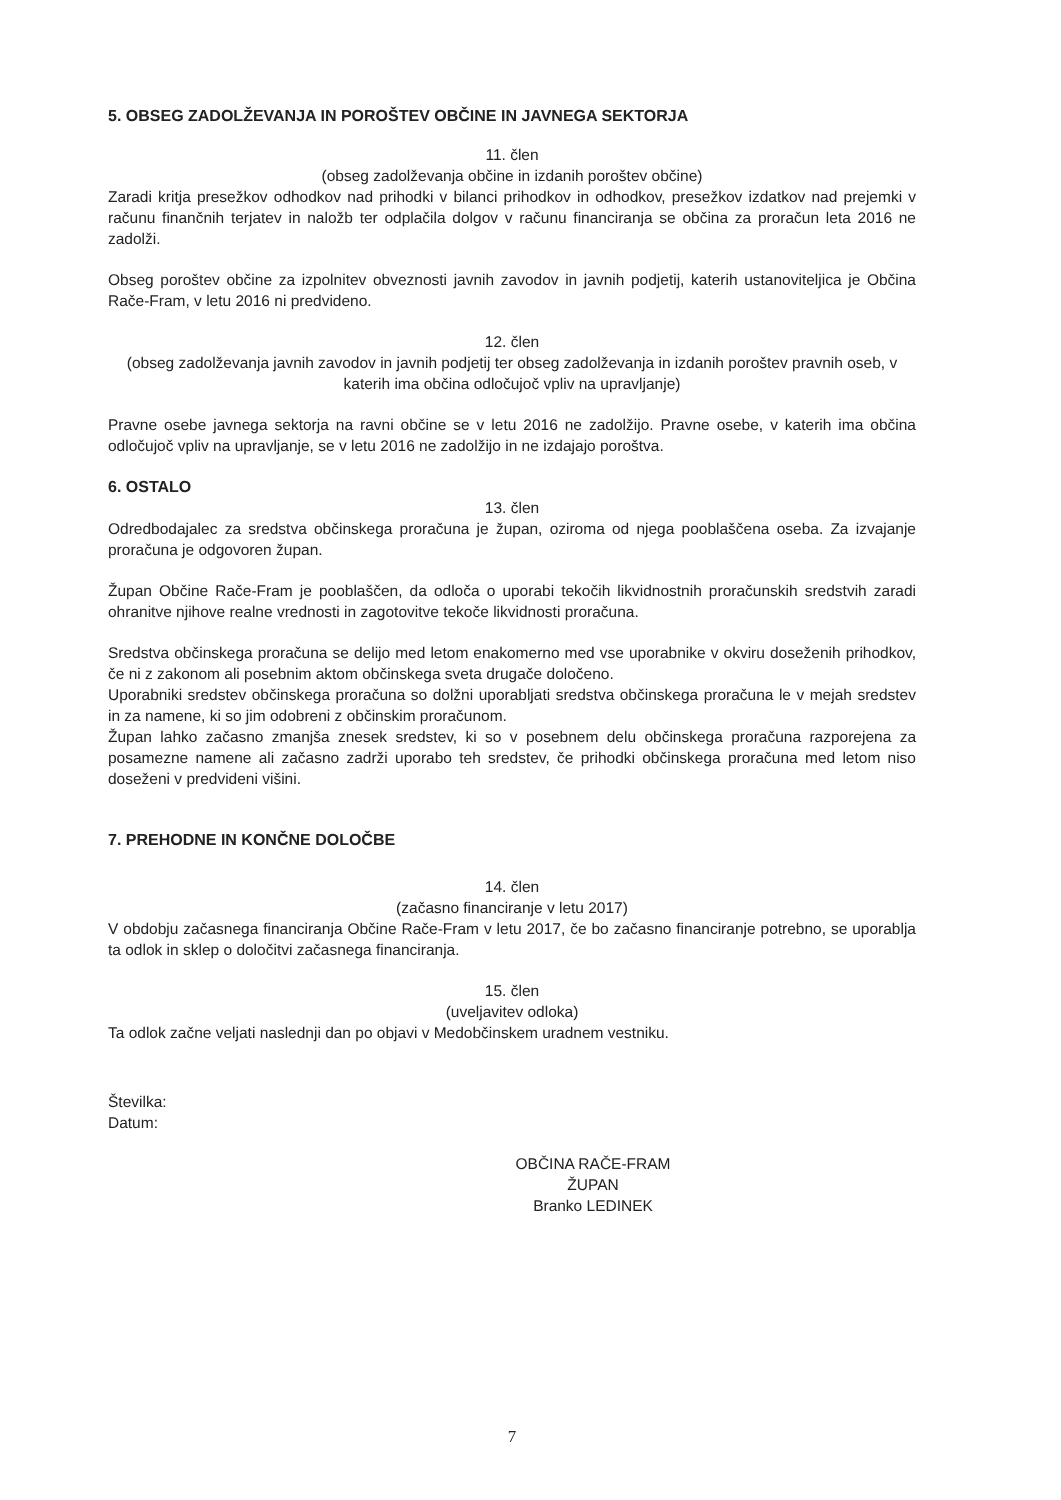5. OBSEG ZADOLŽEVANJA IN POROŠTEV OBČINE IN JAVNEGA SEKTORJA
11. člen
(obseg zadolževanja občine in izdanih poroštev občine)
Zaradi kritja presežkov odhodkov nad prihodki v bilanci prihodkov in odhodkov, presežkov izdatkov nad prejemki v računu finančnih terjatev in naložb ter odplačila dolgov v računu financiranja se občina za proračun leta 2016 ne zadolži.
Obseg poroštev občine za izpolnitev obveznosti javnih zavodov in javnih podjetij, katerih ustanoviteljica je Občina Rače-Fram, v letu 2016 ni predvideno.
12. člen
(obseg zadolževanja javnih zavodov in javnih podjetij ter obseg zadolževanja in izdanih poroštev pravnih oseb, v katerih ima občina odločujoč vpliv na upravljanje)
Pravne osebe javnega sektorja na ravni občine se v letu 2016 ne zadolžijo. Pravne osebe, v katerih ima občina odločujoč vpliv na upravljanje, se v letu 2016 ne zadolžijo in ne izdajajo poroštva.
6. OSTALO
13. člen
Odredbodajalec za sredstva občinskega proračuna je župan, oziroma od njega pooblaščena oseba. Za izvajanje proračuna je odgovoren župan.
Župan Občine Rače-Fram je pooblaščen, da odloča o uporabi tekočih likvidnostnih proračunskih sredstvih zaradi ohranitve njihove realne vrednosti in zagotovitve tekoče likvidnosti proračuna.
Sredstva občinskega proračuna se delijo med letom enakomerno med vse uporabnike v okviru doseženih prihodkov, če ni z zakonom ali posebnim aktom občinskega sveta drugače določeno.
Uporabniki sredstev občinskega proračuna so dolžni uporabljati sredstva občinskega proračuna le v mejah sredstev in za namene, ki so jim odobreni z občinskim proračunom.
Župan lahko začasno zmanjša znesek sredstev, ki so v posebnem delu občinskega proračuna razporejena za posamezne namene ali začasno zadrži uporabo teh sredstev, če prihodki občinskega proračuna med letom niso doseženi v predvideni višini.
7. PREHODNE IN KONČNE DOLOČBE
14. člen
(začasno financiranje v letu 2017)
V obdobju začasnega financiranja Občine Rače-Fram v letu 2017, če bo začasno financiranje potrebno, se uporablja ta odlok in sklep o določitvi začasnega financiranja.
15. člen
(uveljavitev odloka)
Ta odlok začne veljati naslednji dan po objavi v Medobčinskem uradnem vestniku.
Številka:
Datum:
OBČINA RAČE-FRAM
ŽUPAN
Branko LEDINEK
7